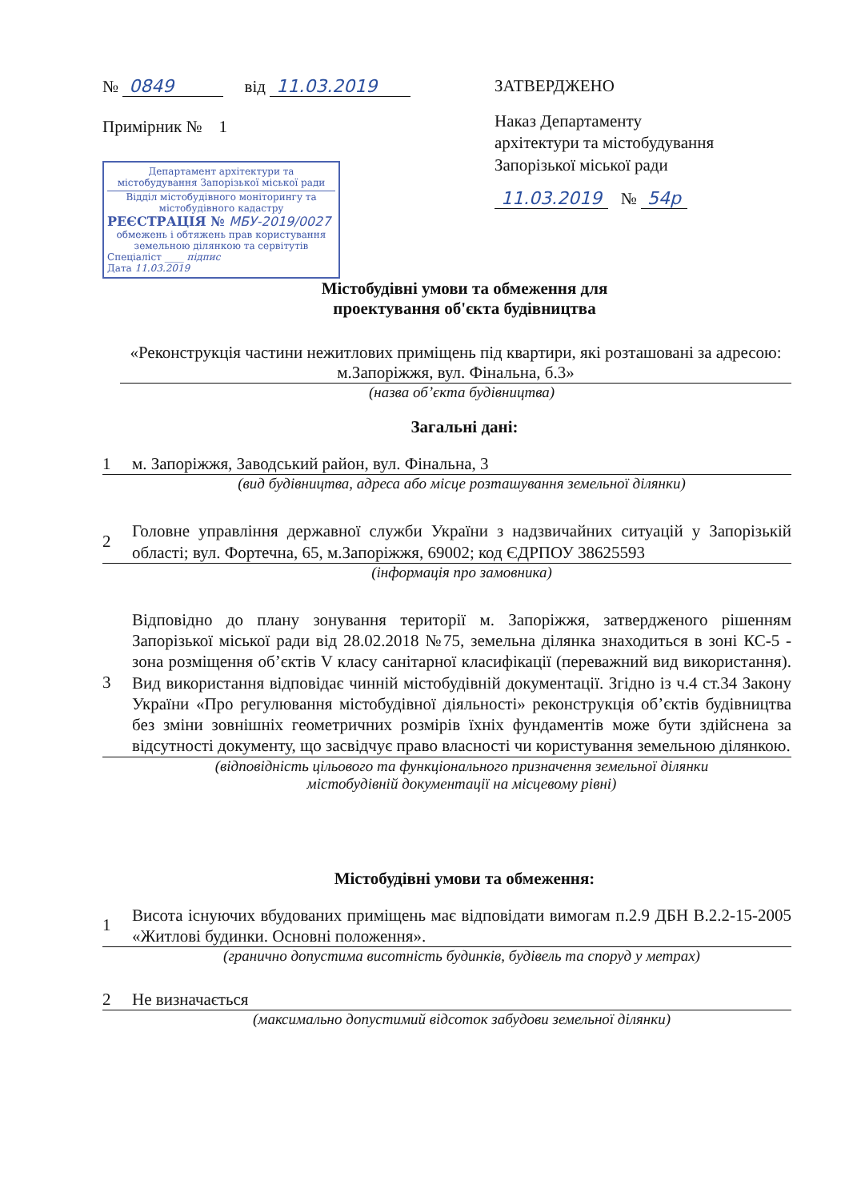№ 0849 від 11.03.2019
Примірник № 1
Департамент архітектури та містобудування Запорізької міської ради
Відділ містобудівного моніторингу та містобудівного кадастру
РЕЄСТРАЦІЯ № МБУ-2019/0027
обмежень і обтяжень прав користування земельною ділянкою та сервітутів
Спеціаліст ____ підпис
Дата 11.03.2019
ЗАТВЕРДЖЕНО
Наказ Департаменту
архітектури та містобудування
Запорізької міської ради
11.03.2019 № 54р
Містобудівні умови та обмеження для
проектування об'єкта будівництва
«Реконструкція частини нежитлових приміщень під квартири, які розташовані за адресою: м.Запоріжжя, вул. Фінальна, б.3»
(назва об’єкта будівництва)
Загальні дані:
1
м. Запоріжжя, Заводський район, вул. Фінальна, 3
(вид будівництва, адреса або місце розташування земельної ділянки)
2
Головне управління державної служби України з надзвичайних ситуацій у Запорізькій області; вул. Фортечна, 65, м.Запоріжжя, 69002; код ЄДРПОУ 38625593
(інформація про замовника)
3
Відповідно до плану зонування території м. Запоріжжя, затвердженого рішенням Запорізької міської ради від 28.02.2018 №75, земельна ділянка знаходиться в зоні КС-5 - зона розміщення об’єктів V класу санітарної класифікації (переважний вид використання). Вид використання відповідає чинній містобудівній документації. Згідно із ч.4 ст.34 Закону України «Про регулювання містобудівної діяльності» реконструкція об’єктів будівництва без зміни зовнішніх геометричних розмірів їхніх фундаментів може бути здійснена за відсутності документу, що засвідчує право власності чи користування земельною ділянкою.
(відповідність цільового та функціонального призначення земельної ділянки
містобудівній документації на місцевому рівні)
Містобудівні умови та обмеження:
1
Висота існуючих вбудованих приміщень має відповідати вимогам п.2.9 ДБН В.2.2-15-2005 «Житлові будинки. Основні положення».
(гранично допустима висотність будинків, будівель та споруд у метрах)
2
Не визначається
(максимально допустимий відсоток забудови земельної ділянки)